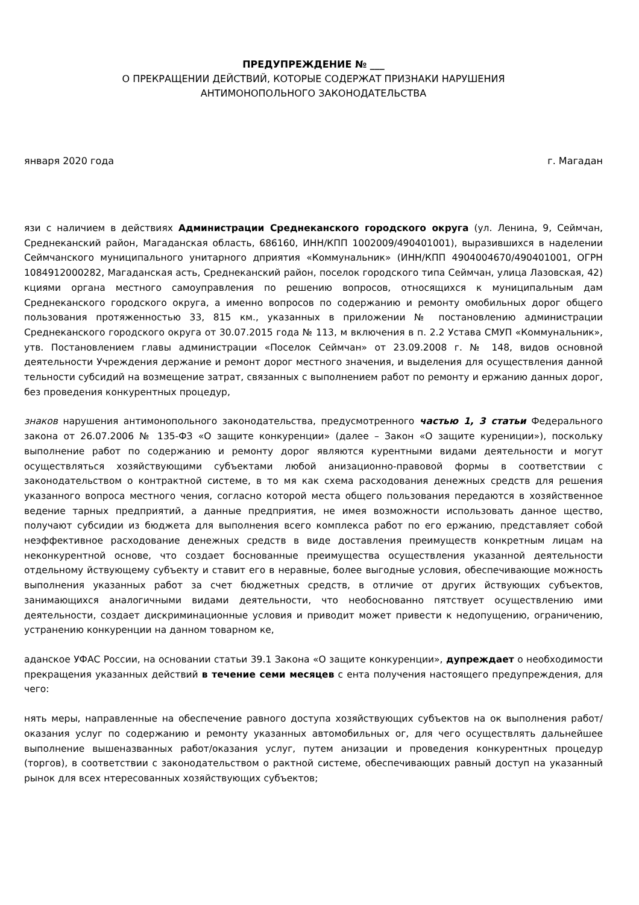ПРЕДУПРЕЖДЕНИЕ № ___
О ПРЕКРАЩЕНИИ ДЕЙСТВИЙ, КОТОРЫЕ СОДЕРЖАТ ПРИЗНАКИ НАРУШЕНИЯ
АНТИМОНОПОЛЬНОГО ЗАКОНОДАТЕЛЬСТВА
января 2020 года г. Магадан
язи с наличием в действиях Администрации Среднеканского городского округа (ул. Ленина, 9, Сеймчан, Среднеканский район, Магаданская область, 686160, ИНН/КПП 1002009/490401001), выразившихся в наделении Сеймчанского муниципального унитарного дприятия «Коммунальник» (ИНН/КПП 4904004670/490401001, ОГРН 1084912000282, Магаданская асть, Среднеканский район, поселок городского типа Сеймчан, улица Лазовская, 42) кциями органа местного самоуправления по решению вопросов, относящихся к муниципальным дам Среднеканского городского округа, а именно вопросов по содержанию и ремонту омобильных дорог общего пользования протяженностью 33, 815 км., указанных в приложении № постановлению администрации Среднеканского городского округа от 30.07.2015 года № 113, м включения в п. 2.2 Устава СМУП «Коммунальник», утв. Постановлением главы администрации «Поселок Сеймчан» от 23.09.2008 г. № 148, видов основной деятельности Учреждения держание и ремонт дорог местного значения, и выделения для осуществления данной тельности субсидий на возмещение затрат, связанных с выполнением работ по ремонту и ержанию данных дорог, без проведения конкурентных процедур,
знаков нарушения антимонопольного законодательства, предусмотренного частью 1, 3 статьи Федерального закона от 26.07.2006 № 135-ФЗ «О защите конкуренции» (далее – Закон «О защите курениции»), поскольку выполнение работ по содержанию и ремонту дорог являются курентными видами деятельности и могут осуществляться хозяйствующими субъектами любой анизационно-правовой формы в соответствии с законодательством о контрактной системе, в то мя как схема расходования денежных средств для решения указанного вопроса местного чения, согласно которой места общего пользования передаются в хозяйственное ведение тарных предприятий, а данные предприятия, не имея возможности использовать данное щество, получают субсидии из бюджета для выполнения всего комплекса работ по его ержанию, представляет собой неэффективное расходование денежных средств в виде доставления преимуществ конкретным лицам на неконкурентной основе, что создает боснованные преимущества осуществления указанной деятельности отдельному йствующему субъекту и ставит его в неравные, более выгодные условия, обеспечивающие можность выполнения указанных работ за счет бюджетных средств, в отличие от других йствующих субъектов, занимающихся аналогичными видами деятельности, что необоснованно пятствует осуществлению ими деятельности, создает дискриминационные условия и приводит может привести к недопущению, ограничению, устранению конкуренции на данном товарном ке,
аданское УФАС России, на основании статьи 39.1 Закона «О защите конкуренции», дупреждает о необходимости прекращения указанных действий в течение семи месяцев с ента получения настоящего предупреждения, для чего:
нять меры, направленные на обеспечение равного доступа хозяйствующих субъектов на ок выполнения работ/оказания услуг по содержанию и ремонту указанных автомобильных ог, для чего осуществлять дальнейшее выполнение вышеназванных работ/оказания услуг, путем анизации и проведения конкурентных процедур (торгов), в соответствии с законодательством о рактной системе, обеспечивающих равный доступ на указанный рынок для всех нтересованных хозяйствующих субъектов;